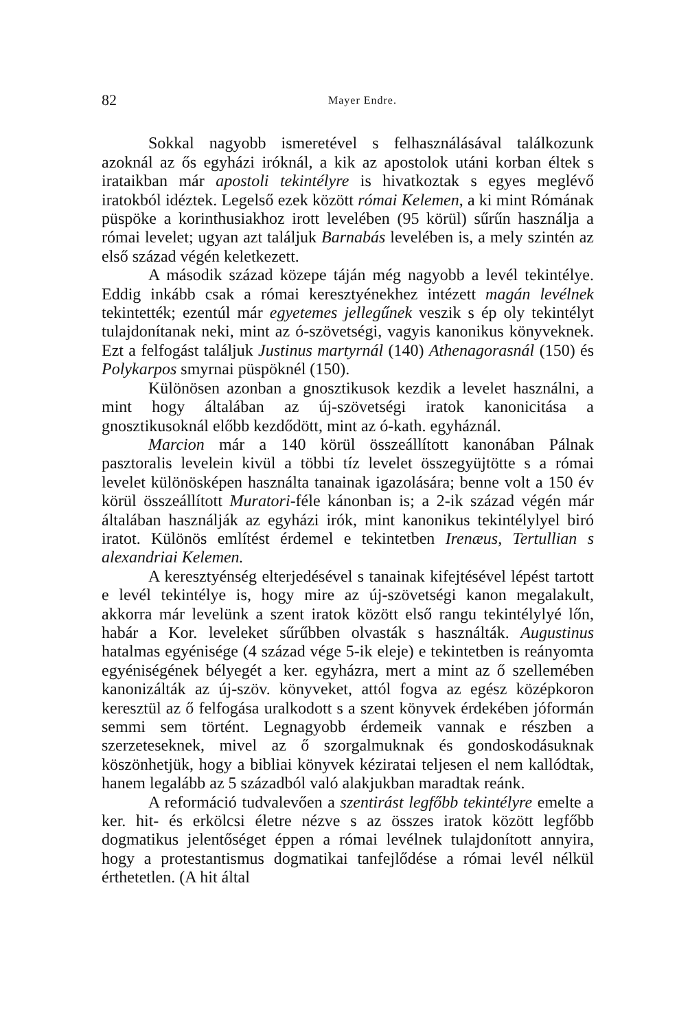82 Mayer Endre.
Sokkal nagyobb ismeretével s felhasználásával találkozunk azoknál az ős egyházi iróknál, a kik az apostolok utáni korban éltek s irataikban már apostoli tekintélyre is hivatkoztak s egyes meglévő iratokból idéztek. Legelső ezek között római Kelemen, a ki mint Rómának püspöke a korinthusiakhoz irott levelében (95 körül) sűrűn használja a római levelet; ugyan azt találjuk Barnabás levelében is, a mely szintén az első század végén keletkezett.
A második század közepe táján még nagyobb a levél tekintélye. Eddig inkább csak a római keresztyénekhez intézett magán levélnek tekintették; ezentúl már egyetemes jellegűnek veszik s ép oly tekintélyt tulajdonítanak neki, mint az ó-szövetségi, vagyis kanonikus könyveknek. Ezt a felfogást találjuk Justinus martyrnál (140) Athenagorasnál (150) és Polykarpos smyrnai püspöknél (150).
Különösen azonban a gnosztikusok kezdik a levelet használni, a mint hogy általában az új-szövetségi iratok kanonicitása a gnosztikusoknál előbb kezdődött, mint az ó-kath. egyháznál.
Marcion már a 140 körül összeállított kanonában Pálnak pasztoralis levelein kivül a többi tíz levelet összegyüjtötte s a római levelet különösképen használta tanainak igazolására; benne volt a 150 év körül összeállított Muratori-féle kánonban is; a 2-ik század végén már általában használják az egyházi irók, mint kanonikus tekintélylyel biró iratot. Különös említést érdemel e tekintetben Irenæus, Tertullian s alexandriai Kelemen.
A keresztyénség elterjedésével s tanainak kifejtésével lépést tartott e levél tekintélye is, hogy mire az új-szövetségi kanon megalakult, akkorra már levelünk a szent iratok között első rangu tekintélylyé lőn, habár a Kor. leveleket sűrűbben olvasták s használták. Augustinus hatalmas egyénisége (4 század vége 5-ik eleje) e tekintetben is reányomta egyéniségének bélyegét a ker. egyházra, mert a mint az ő szellemében kanonizálták az új-szöv. könyveket, attól fogva az egész középkoron keresztül az ő felfogása uralkodott s a szent könyvek érdekében jóformán semmi sem történt. Legnagyobb érdemeik vannak e részben a szerzeteseknek, mivel az ő szorgalmuknak és gondoskodásuknak köszönhetjük, hogy a bibliai könyvek kéziratai teljesen el nem kallódtak, hanem legalább az 5 századból való alakjukban maradtak reánk.
A reformáció tudvalevően a szentirást legfőbb tekintélyre emelte a ker. hit- és erkölcsi életre nézve s az összes iratok között legfőbb dogmatikus jelentőséget éppen a római levélnek tulajdonított annyira, hogy a protestantismus dogmatikai tanfejlődése a római levél nélkül érthetetlen. (A hit által